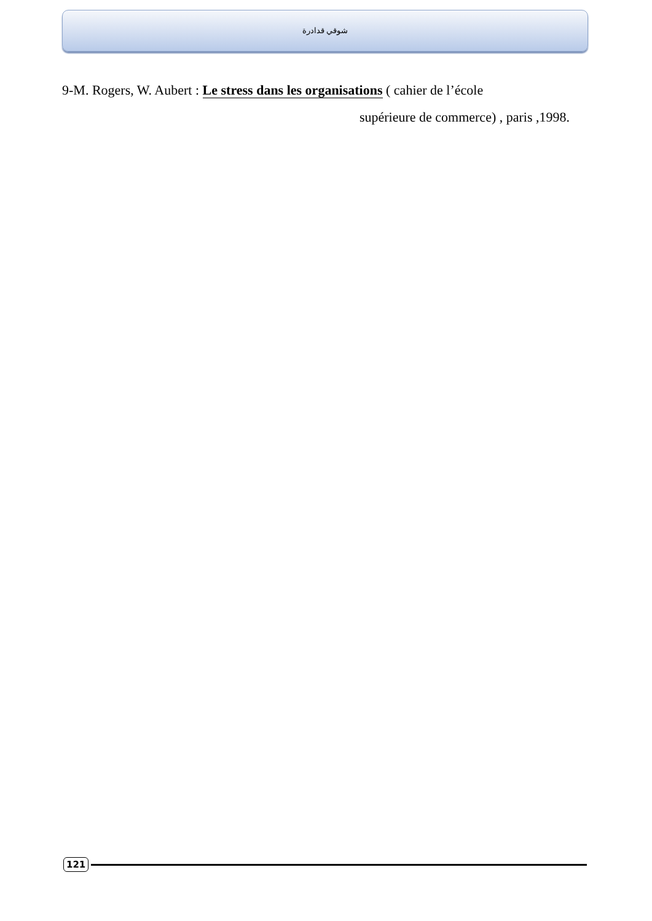شوقي قدادرة
9-M. Rogers, W. Aubert : Le stress dans les organisations ( cahier de l’école
supérieure de commerce) , paris ,1998.
121